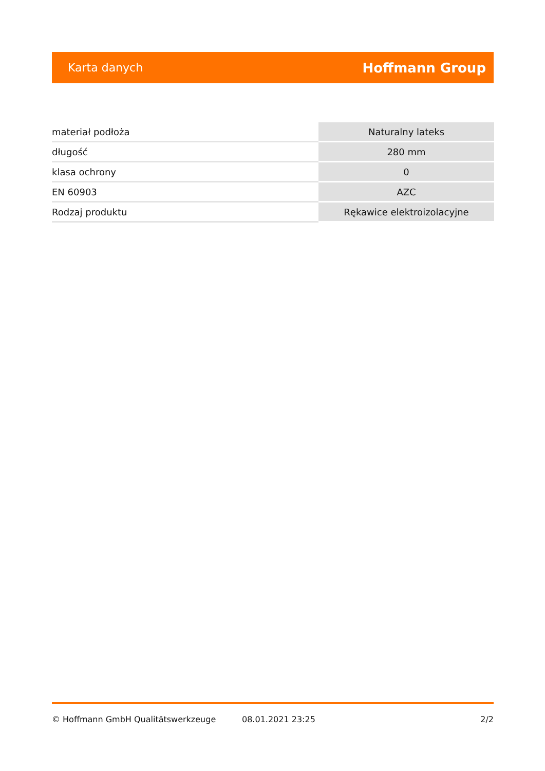Karta danych Hoffmann Group
| materiał podłoża | Naturalny lateks |
| długość | 280 mm |
| klasa ochrony | 0 |
| EN 60903 | AZC |
| Rodzaj produktu | Rękawice elektroizolacyjne |
© Hoffmann GmbH Qualitätswerkzeuge 08.01.2021 23:25 2/2